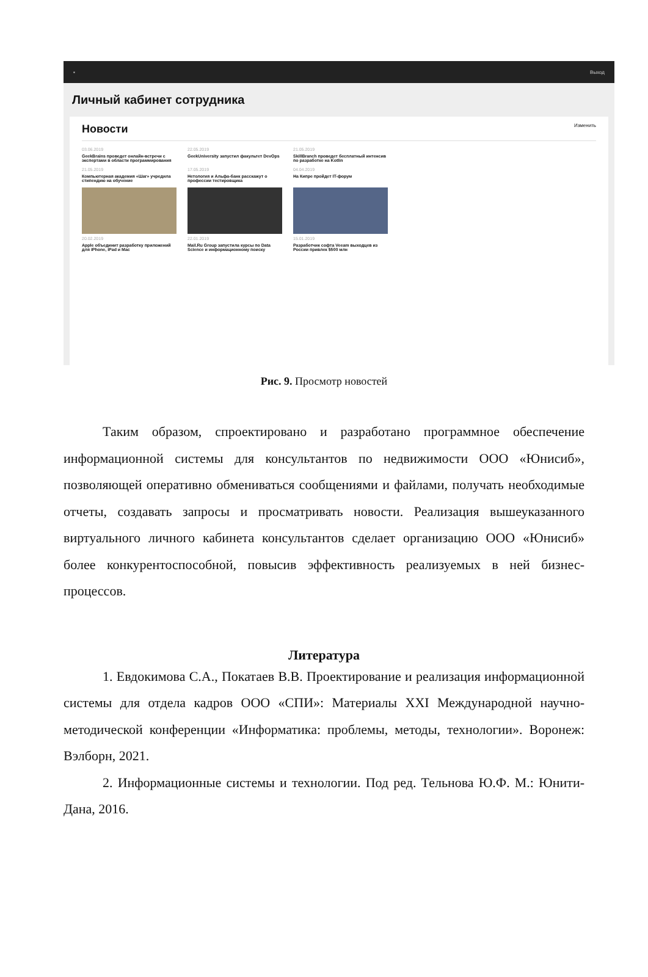▪ Выход
Личный кабинет сотрудника
Новости Изменить
03.06.2019
GeekBrains проведет онлайн-встречи с экспертами в области программирования
22.05.2019
GeekUniversity запустил факультет DevOps
21.05.2019
SkillBranch проведет бесплатный интенсив по разработке на Kotlin
21.05.2019
Компьютерная академия «Шаг» учредила стипендию на обучение
17.05.2019
Нетология и Альфа-банк расскажут о профессии тестировщика
04.04.2019
На Кипре пройдет IT-форум
20.02.2019
Apple объединит разработку приложений для iPhone, iPad и Mac
22.01.2019
Mail.Ru Group запустила курсы по Data Science и информационному поиску
15.01.2019
Разработчик софта Veeam выходцев из России привлек $500 млн
Рис. 9. Просмотр новостей
Таким образом, спроектировано и разработано программное обеспечение информационной системы для консультантов по недвижимости ООО «Юнисиб», позволяющей оперативно обмениваться сообщениями и файлами, получать необходимые отчеты, создавать запросы и просматривать новости. Реализация вышеуказанного виртуального личного кабинета консультантов сделает организацию ООО «Юнисиб» более конкурентоспособной, повысив эффективность реализуемых в ней бизнес-процессов.
Литература
1. Евдокимова С.А., Покатаев В.В. Проектирование и реализация информационной системы для отдела кадров ООО «СПИ»: Материалы XXI Международной научно-методической конференции «Информатика: проблемы, методы, технологии». Воронеж: Вэлборн, 2021.
2. Информационные системы и технологии. Под ред. Тельнова Ю.Ф. М.: Юнити-Дана, 2016.